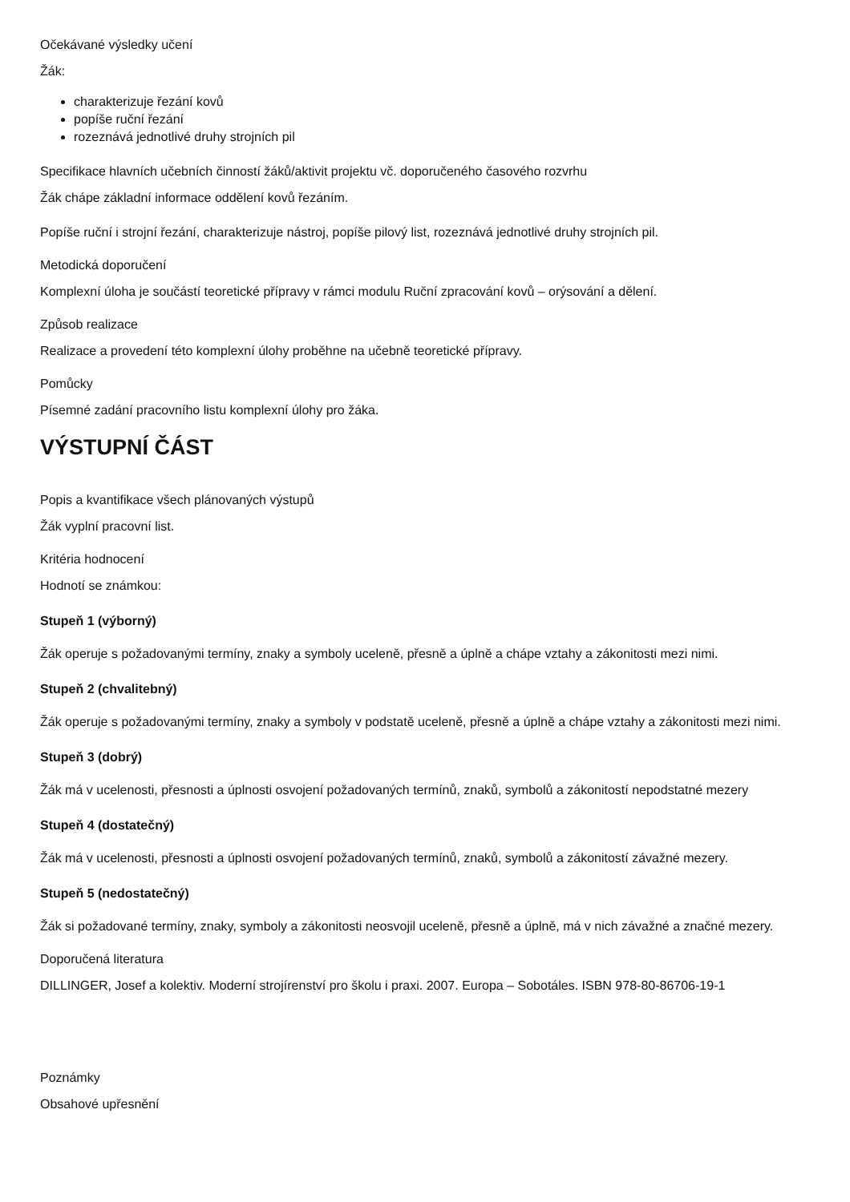Očekávané výsledky učení
Žák:
charakterizuje řezání kovů
popíše ruční řezání
rozeznává jednotlivé druhy strojních pil
Specifikace hlavních učebních činností žáků/aktivit projektu vč. doporučeného časového rozvrhu
Žák chápe základní informace oddělení kovů řezáním.
Popíše ruční i strojní řezání, charakterizuje nástroj, popíše pilový list, rozeznává jednotlivé druhy strojních pil.
Metodická doporučení
Komplexní úloha je součástí teoretické přípravy v rámci modulu Ruční zpracování kovů – orýsování a dělení.
Způsob realizace
Realizace a provedení této komplexní úlohy proběhne na učebně teoretické přípravy.
Pomůcky
Písemné zadání pracovního listu komplexní úlohy pro žáka.
VÝSTUPNÍ ČÁST
Popis a kvantifikace všech plánovaných výstupů
Žák vyplní pracovní list.
Kritéria hodnocení
Hodnotí se známkou:
Stupeň 1 (výborný)
Žák operuje s požadovanými termíny, znaky a symboly uceleně, přesně a úplně a chápe vztahy a zákonitosti mezi nimi.
Stupeň 2 (chvalitebný)
Žák operuje s požadovanými termíny, znaky a symboly v podstatě uceleně, přesně a úplně a chápe vztahy a zákonitosti mezi nimi.
Stupeň 3 (dobrý)
Žák má v ucelenosti, přesnosti a úplnosti osvojení požadovaných termínů, znaků, symbolů a zákonitostí nepodstatné mezery
Stupeň 4 (dostatečný)
Žák má v ucelenosti, přesnosti a úplnosti osvojení požadovaných termínů, znaků, symbolů a zákonitostí závažné mezery.
Stupeň 5 (nedostatečný)
Žák si požadované termíny, znaky, symboly a zákonitosti neosvojil uceleně, přesně a úplně, má v nich závažné a značné mezery.
Doporučená literatura
DILLINGER, Josef a kolektiv. Moderní strojírenství pro školu i praxi. 2007. Europa – Sobotáles. ISBN 978-80-86706-19-1
Poznámky
Obsahové upřesnění